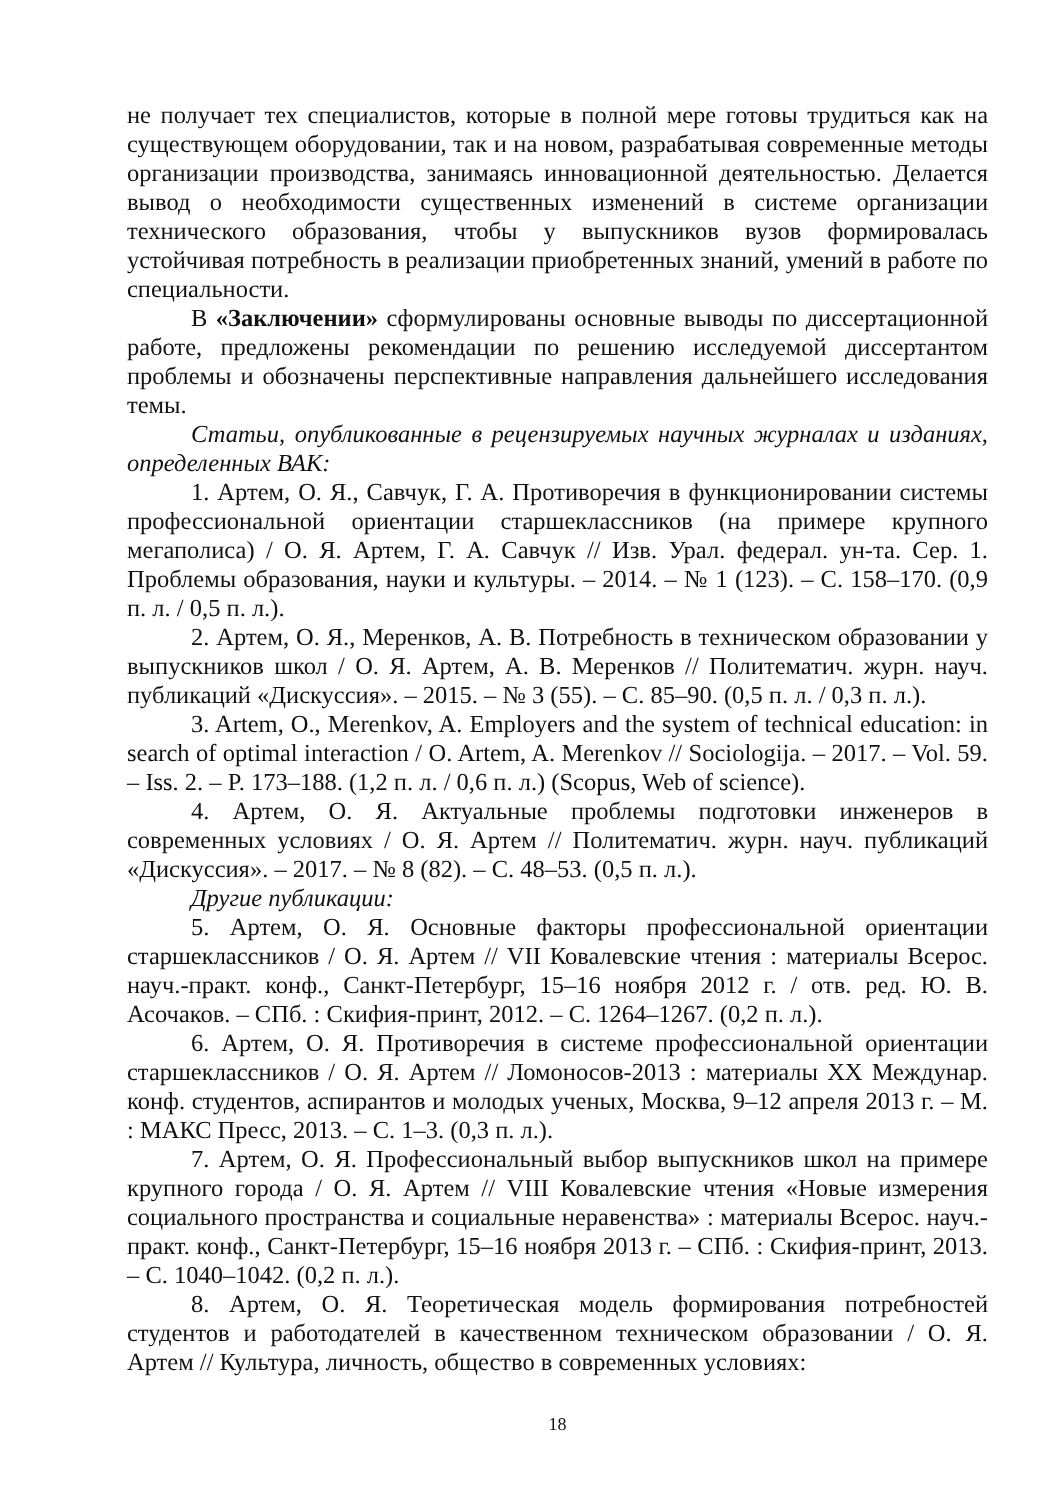не получает тех специалистов, которые в полной мере готовы трудиться как на существующем оборудовании, так и на новом, разрабатывая современные методы организации производства, занимаясь инновационной деятельностью. Делается вывод о необходимости существенных изменений в системе организации технического образования, чтобы у выпускников вузов формировалась устойчивая потребность в реализации приобретенных знаний, умений в работе по специальности.
В «Заключении» сформулированы основные выводы по диссертационной работе, предложены рекомендации по решению исследуемой диссертантом проблемы и обозначены перспективные направления дальнейшего исследования темы.
Статьи, опубликованные в рецензируемых научных журналах и изданиях, определенных ВАК:
1. Артем, О. Я., Савчук, Г. А. Противоречия в функционировании системы профессиональной ориентации старшеклассников (на примере крупного мегаполиса) / О. Я. Артем, Г. А. Савчук // Изв. Урал. федерал. ун-та. Сер. 1. Проблемы образования, науки и культуры. – 2014. – № 1 (123). – С. 158–170. (0,9 п. л. / 0,5 п. л.).
2. Артем, О. Я., Меренков, А. В. Потребность в техническом образовании у выпускников школ / О. Я. Артем, А. В. Меренков // Политематич. журн. науч. публикаций «Дискуссия». – 2015. – № 3 (55). – С. 85–90. (0,5 п. л. / 0,3 п. л.).
3. Artem, O., Merenkov, A. Employers and the system of technical education: in search of optimal interaction / O. Artem, A. Merenkov // Sociologija. – 2017. – Vol. 59. – Iss. 2. – P. 173–188. (1,2 п. л. / 0,6 п. л.) (Scopus, Web of science).
4. Артем, О. Я. Актуальные проблемы подготовки инженеров в современных условиях / О. Я. Артем // Политематич. журн. науч. публикаций «Дискуссия». – 2017. – № 8 (82). – С. 48–53. (0,5 п. л.).
Другие публикации:
5. Артем, О. Я. Основные факторы профессиональной ориентации старшеклассников / О. Я. Артем // VII Ковалевские чтения : материалы Всерос. науч.-практ. конф., Санкт-Петербург, 15–16 ноября 2012 г. / отв. ред. Ю. В. Асочаков. – СПб. : Скифия-принт, 2012. – С. 1264–1267. (0,2 п. л.).
6. Артем, О. Я. Противоречия в системе профессиональной ориентации старшеклассников / О. Я. Артем // Ломоносов-2013 : материалы XX Междунар. конф. студентов, аспирантов и молодых ученых, Москва, 9–12 апреля 2013 г. – М. : МАКС Пресс, 2013. – С. 1–3. (0,3 п. л.).
7. Артем, О. Я. Профессиональный выбор выпускников школ на примере крупного города / О. Я. Артем // VIII Ковалевские чтения «Новые измерения социального пространства и социальные неравенства» : материалы Всерос. науч.-практ. конф., Санкт-Петербург, 15–16 ноября 2013 г. – СПб. : Скифия-принт, 2013. – С. 1040–1042. (0,2 п. л.).
8. Артем, О. Я. Теоретическая модель формирования потребностей студентов и работодателей в качественном техническом образовании / О. Я. Артем // Культура, личность, общество в современных условиях:
18